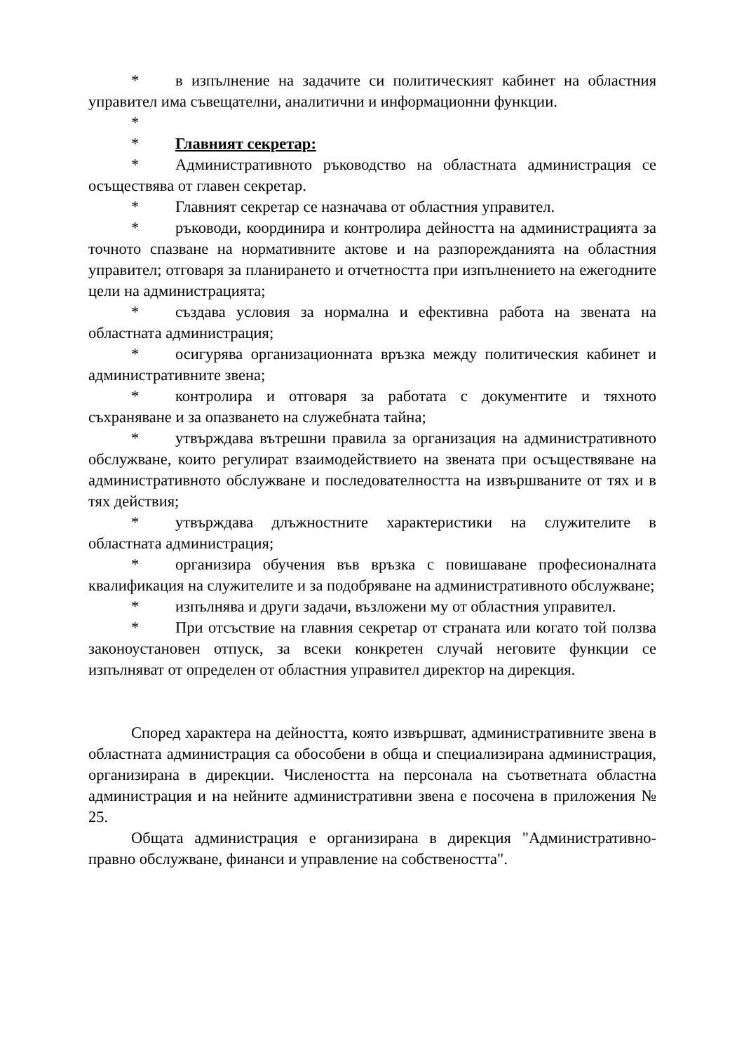* в изпълнение на задачите си политическият кабинет на областния управител има съвещателни, аналитични и информационни функции.
*
* Главният секретар:
* Административното ръководство на областната администрация се осъществява от главен секретар.
* Главният секретар се назначава от областния управител.
* ръководи, координира и контролира дейността на администрацията за точното спазване на нормативните актове и на разпорежданията на областния управител; отговаря за планирането и отчетността при изпълнението на ежегодните цели на администрацията;
* създава условия за нормална и ефективна работа на звената на областната администрация;
* осигурява организационната връзка между политическия кабинет и административните звена;
* контролира и отговаря за работата с документите и тяхното съхраняване и за опазването на служебната тайна;
* утвърждава вътрешни правила за организация на административното обслужване, които регулират взаимодействието на звената при осъществяване на административното обслужване и последователността на извършваните от тях и в тях действия;
* утвърждава длъжностните характеристики на служителите в областната администрация;
* организира обучения във връзка с повишаване професионалната квалификация на служителите и за подобряване на административното обслужване;
* изпълнява и други задачи, възложени му от областния управител.
* При отсъствие на главния секретар от страната или когато той ползва законоустановен отпуск, за всеки конкретен случай неговите функции се изпълняват от определен от областния управител директор на дирекция.
Според характера на дейността, която извършват, административните звена в областната администрация са обособени в обща и специализирана администрация, организирана в дирекции. Числеността на персонала на съответната областна администрация и на нейните административни звена е посочена в приложения № 25.
Общата администрация е организирана в дирекция "Административно-правно обслужване, финанси и управление на собствеността".